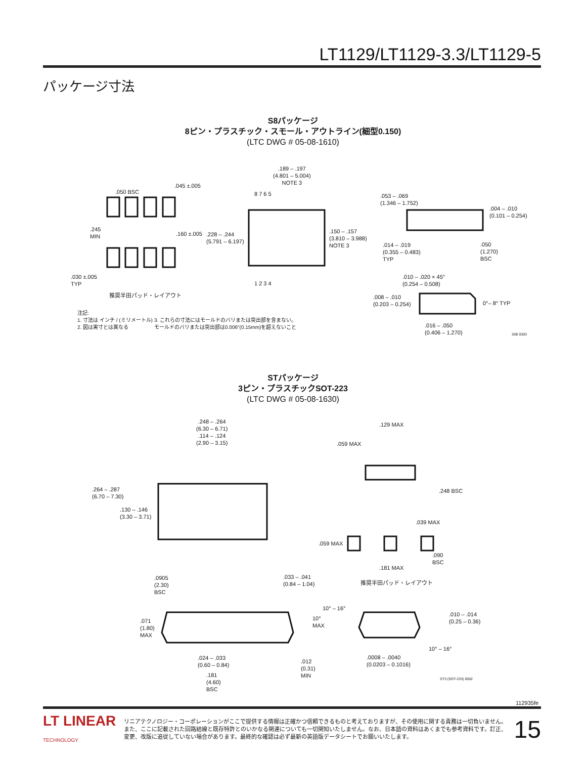LT1129/LT1129-3.3/LT1129-5
パッケージ寸法
S8パッケージ
8ピン・プラスチック・スモール・アウトライン(細型0.150)
(LTC DWG # 05-08-1610)
.189 – .197
(4.801 – 5.004)
NOTE 3
.050 BSC
.045 ±.005
8 7 6 5
.053 – .069
(1.346 – 1.752)
.004 – .010
(0.101 – 0.254)
.245
MIN
.160 ±.005
.228 – .244
(5.791 – 6.197)
.150 – .157
(3.810 – 3.988)
NOTE 3
.014 – .019
(0.355 – 0.483)
TYP
.050
(1.270)
BSC
.030 ±.005
TYP
1 2 3 4
.010 – .020 × 45°
(0.254 – 0.508)
推奨半田パッド・レイアウト
.008 – .010
(0.203 – 0.254)
0°– 8° TYP
注記:
1. 寸法は インチ / (ミリメートル)
2. 図は実寸とは異なる
3. これらの寸法にはモールドのバリまたは突出部を含まない。
モールドのバリまたは突出部は0.006"(0.15mm)を超えないこと
.016 – .050
(0.406 – 1.270)
S08 0303
STパッケージ
3ピン・プラスチックSOT-223
(LTC DWG # 05-08-1630)
.248 – .264
(6.30 – 6.71)
.114 – .124
(2.90 – 3.15)
.129 MAX
.059 MAX
.264 – .287
(6.70 – 7.30)
.248 BSC
.130 – .146
(3.30 – 3.71)
.039 MAX
.059 MAX
.090
BSC
.181 MAX
.0905
(2.30)
BSC
.033 – .041
(0.84 – 1.04)
推奨半田パッド・レイアウト
10° – 16°
.010 – .014
(0.25 – 0.36)
.071
(1.80)
MAX
10°
MAX
10° – 16°
.024 – .033
(0.60 – 0.84)
.0008 – .0040
(0.0203 – 0.1016)
.012
(0.31)
MIN
.181
(4.60)
BSC
ST3 (SOT-233) 0502
112935fe
LT LINEAR
TECHNOLOGY
リニアテクノロジー・コーポレーションがここで提供する情報は正確かつ信頼できるものと考えておりますが、その使用に関する責務は一切負いません。また、ここに記載された回路結線と既存特許とのいかなる関連についても一切関知いたしません。なお、日本語の資料はあくまでも参考資料です。訂正、変更、改版に追従していない場合があります。最終的な確認は必ず最新の英語版データシートでお願いいたします。
15